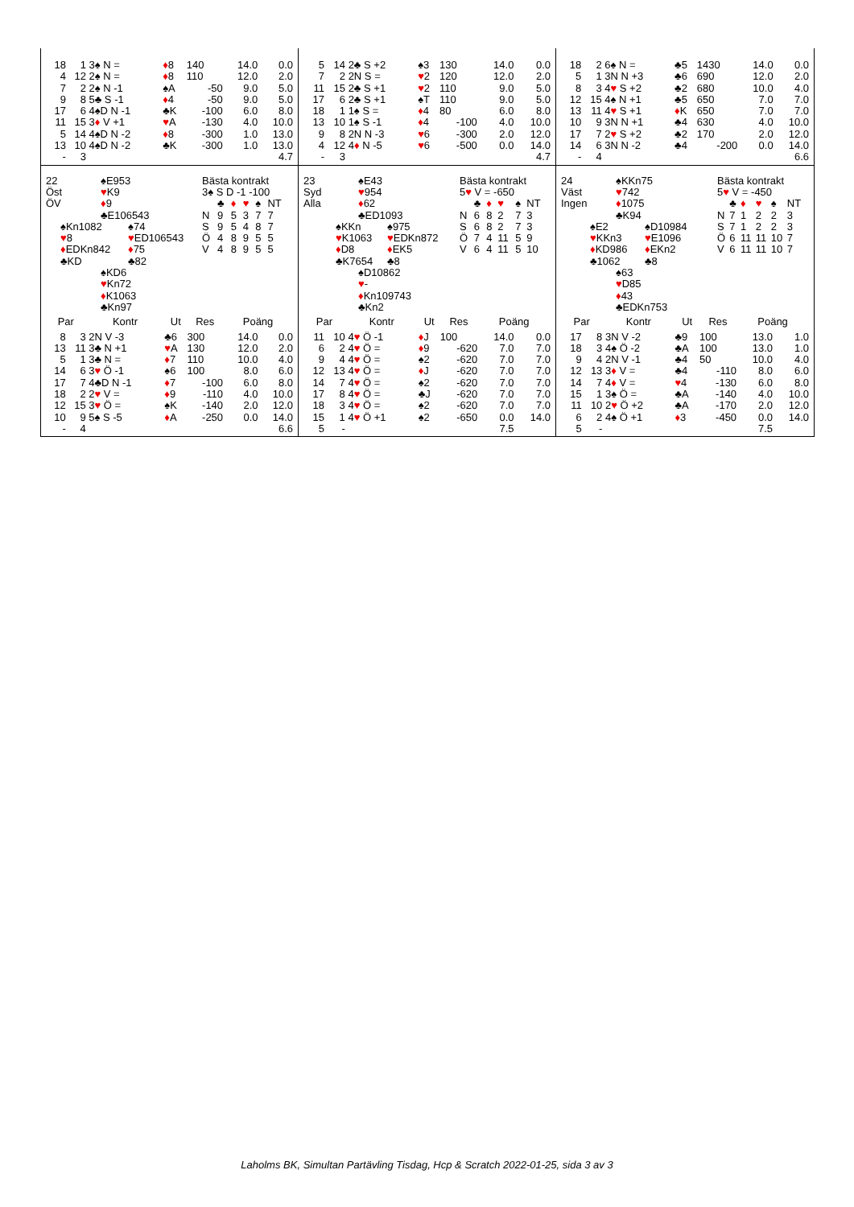| 18 | 1 | 3♠ N = | ♦ 8 | 140 | 14.0 | 0.0 |
| 4 | 12 | 2♠ N = | ♦ 8 | 110 | 12.0 | 2.0 |
| 7 | 2 | 2♠ N -1 | ♠A | -50 | 9.0 | 5.0 |
| 9 | 8 | 5♣ S -1 | ♦ 4 | -50 | 9.0 | 5.0 |
| 17 | 6 | 4♠D N -1 | ♣K | -100 | 6.0 | 8.0 |
| 11 | 15 | 3 ♦ V +1 | ♥ A | -130 | 4.0 | 10.0 |
| 5 | 14 | 4♠D N -2 | ♦ 8 | -300 | 1.0 | 13.0 |
| 13 | 10 | 4♠D N -2 | ♣K | -300 | 1.0 | 13.0 |
| - | 3 | | | | | 4.7 |
| 5 | 14 | 2♣ S +2 | ♠3 | 130 | 14.0 | 0.0 |
| 7 | 2 | 2N S = | ♥ 2 | 120 | 12.0 | 2.0 |
| 11 | 15 | 2♣ S +1 | ♥ 2 | 110 | 9.0 | 5.0 |
| 17 | 6 | 2♣ S +1 | ♠T | 110 | 9.0 | 5.0 |
| 18 | 1 | 1♠ S = | ♦ 4 | 80 | 6.0 | 8.0 |
| 13 | 10 | 1♠ S -1 | ♦ 4 | -100 | 4.0 | 10.0 |
| 9 | 8 | 2N N -3 | ♥ 6 | -300 | 2.0 | 12.0 |
| 4 | 12 | 4 ♦ N -5 | ♥ 6 | -500 | 0.0 | 14.0 |
| - | 3 | | | | | 4.7 |
| 18 | 2 | 6♠ N = | ♣5 | 1430 | 14.0 | 0.0 |
| 5 | 1 | 3N N +3 | ♣6 | 690 | 12.0 | 2.0 |
| 8 | 3 | 4 ♥ S +2 | ♣2 | 680 | 10.0 | 4.0 |
| 12 | 15 | 4♠ N +1 | ♣5 | 650 | 7.0 | 7.0 |
| 13 | 11 | 4 ♥ S +1 | ♦ K | 650 | 7.0 | 7.0 |
| 10 | 9 | 3N N +1 | ♣4 | 630 | 4.0 | 10.0 |
| 17 | 7 | 2 ♥ S +2 | ♣2 | 170 | 2.0 | 12.0 |
| 14 | 6 | 3N N -2 | ♣4 | -200 | 0.0 | 14.0 |
| - | 4 | | | | | 6.6 |
22
Öst
ÖV
♠E953
♥K9
♦9
♣E106543
♠Kn1082
♥8
♦EDKn842
♣KD
♠74
♥ED106543
♦75
♣82
♠KD6
♥Kn72
♦K1063
♣Kn97
Bästa kontrakt
3♠ S D -1 -100
| | ♣ | ♦ | ♥ | ♠ | NT |
| N | 9 | 5 | 3 | 7 | 7 |
| S | 9 | 5 | 4 | 8 | 7 |
| Ö | 4 | 8 | 9 | 5 | 5 |
| V | 4 | 8 | 9 | 5 | 5 |
| Par | | Kontr | Ut | Res | Poäng | |
| --- | --- | --- | --- | --- | --- | --- |
| 8 | 3 | 2N V -3 | ♣6 | 300 | 14.0 | 0.0 |
| 13 | 11 | 3♣ N +1 | ♥ A | 130 | 12.0 | 2.0 |
| 5 | 1 | 3♣ N = | ♦ 7 | 110 | 10.0 | 4.0 |
| 14 | 6 | 3 ♥ Ö -1 | ♠6 | 100 | 8.0 | 6.0 |
| 17 | 7 | 4♣D N -1 | ♦ 7 | -100 | 6.0 | 8.0 |
| 18 | 2 | 2 ♥ V = | ♦ 9 | -110 | 4.0 | 10.0 |
| 12 | 15 | 3 ♥ Ö = | ♠K | -140 | 2.0 | 12.0 |
| 10 | 9 | 5♠ S -5 | ♦ A | -250 | 0.0 | 14.0 |
| - | 4 | | | | | 6.6 |
23
Syd
Alla
♠E43
♥954
♦62
♣ED1093
♠KKn
♥K1063
♦D8
♣K7654
♠975
♥EDKn872
♦EK5
♣8
♠D10862
♥-
♦Kn109743
♣Kn2
Bästa kontrakt
5♥ V = -650
| | ♣ | ♦ | ♥ | ♠ | NT |
| N | 6 | 8 | 2 | 7 | 3 |
| S | 6 | 8 | 2 | 7 | 3 |
| Ö | 7 | 4 | 11 | 5 | 9 |
| V | 6 | 4 | 11 | 5 | 10 |
| Par | | Kontr | Ut | Res | Poäng | |
| --- | --- | --- | --- | --- | --- | --- |
| 11 | 10 | 4 ♥ Ö -1 | ♦ J | 100 | 14.0 | 0.0 |
| 6 | 2 | 4 ♥ Ö = | ♦ 9 | -620 | 7.0 | 7.0 |
| 9 | 4 | 4 ♥ Ö = | ♠2 | -620 | 7.0 | 7.0 |
| 12 | 13 | 4 ♥ Ö = | ♦ J | -620 | 7.0 | 7.0 |
| 14 | 7 | 4 ♥ Ö = | ♠2 | -620 | 7.0 | 7.0 |
| 17 | 8 | 4 ♥ Ö = | ♣J | -620 | 7.0 | 7.0 |
| 18 | 3 | 4 ♥ Ö = | ♠2 | -620 | 7.0 | 7.0 |
| 15 | 1 | 4 ♥ Ö +1 | ♠2 | -650 | 0.0 | 14.0 |
| 5 | - | | | | 7.5 | |
24
Väst
Ingen
♠KKn75
♥742
♦1075
♣K94
♠E2
♥KKn3
♦KD986
♣1062
♠D10984
♥E1096
♦EKn2
♣8
♠63
♥D85
♦43
♣EDKn753
Bästa kontrakt
5♥ V = -450
| | ♣ | ♦ | ♥ | ♠ | NT |
| N | 7 | 1 | 2 | 2 | 3 |
| S | 7 | 1 | 2 | 2 | 3 |
| Ö | 6 | 11 | 11 | 10 | 7 |
| V | 6 | 11 | 11 | 10 | 7 |
| Par | | Kontr | Ut | Res | Poäng | |
| --- | --- | --- | --- | --- | --- | --- |
| 17 | 8 | 3N V -2 | ♣9 | 100 | 13.0 | 1.0 |
| 18 | 3 | 4♠ Ö -2 | ♣A | 100 | 13.0 | 1.0 |
| 9 | 4 | 2N V -1 | ♣4 | 50 | 10.0 | 4.0 |
| 12 | 13 | 3 ♦ V = | ♣4 | -110 | 8.0 | 6.0 |
| 14 | 7 | 4 ♦ V = | ♥ 4 | -130 | 6.0 | 8.0 |
| 15 | 1 | 3♠ Ö = | ♣A | -140 | 4.0 | 10.0 |
| 11 | 10 | 2 ♥ Ö +2 | ♣A | -170 | 2.0 | 12.0 |
| 6 | 2 | 4♠ Ö +1 | ♦ 3 | -450 | 0.0 | 14.0 |
| 5 | - | | | | 7.5 | |
Laholms BK, Simultan Partävling Tisdag, Hcp & Scratch 2022-01-25, sida 3 av 3